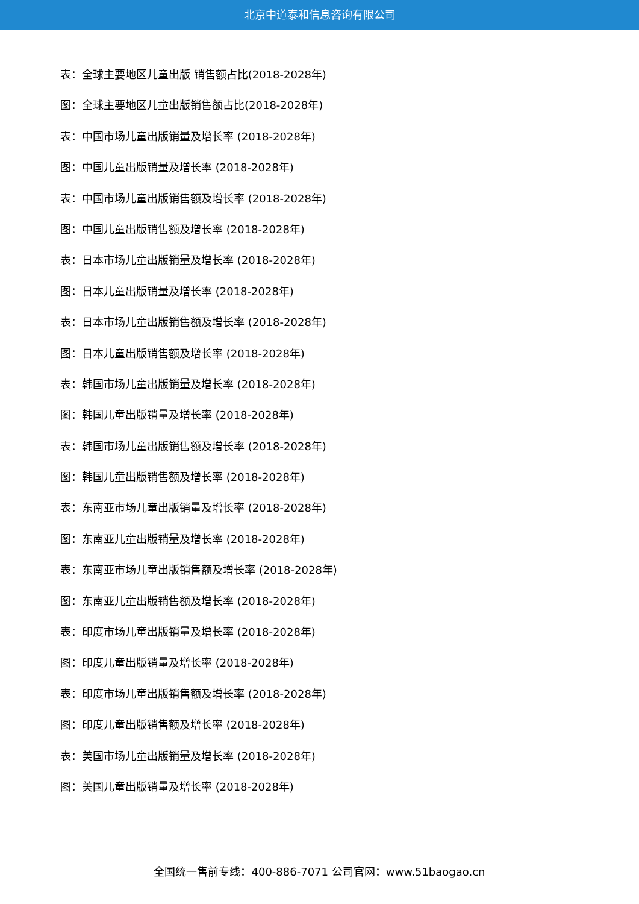北京中道泰和信息咨询有限公司
表：全球主要地区儿童出版 销售额占比(2018-2028年)
图：全球主要地区儿童出版销售额占比(2018-2028年)
表：中国市场儿童出版销量及增长率 (2018-2028年)
图：中国儿童出版销量及增长率 (2018-2028年)
表：中国市场儿童出版销售额及增长率 (2018-2028年)
图：中国儿童出版销售额及增长率 (2018-2028年)
表：日本市场儿童出版销量及增长率 (2018-2028年)
图：日本儿童出版销量及增长率 (2018-2028年)
表：日本市场儿童出版销售额及增长率 (2018-2028年)
图：日本儿童出版销售额及增长率 (2018-2028年)
表：韩国市场儿童出版销量及增长率 (2018-2028年)
图：韩国儿童出版销量及增长率 (2018-2028年)
表：韩国市场儿童出版销售额及增长率 (2018-2028年)
图：韩国儿童出版销售额及增长率 (2018-2028年)
表：东南亚市场儿童出版销量及增长率 (2018-2028年)
图：东南亚儿童出版销量及增长率 (2018-2028年)
表：东南亚市场儿童出版销售额及增长率 (2018-2028年)
图：东南亚儿童出版销售额及增长率 (2018-2028年)
表：印度市场儿童出版销量及增长率 (2018-2028年)
图：印度儿童出版销量及增长率 (2018-2028年)
表：印度市场儿童出版销售额及增长率 (2018-2028年)
图：印度儿童出版销售额及增长率 (2018-2028年)
表：美国市场儿童出版销量及增长率 (2018-2028年)
图：美国儿童出版销量及增长率 (2018-2028年)
全国统一售前专线：400-886-7071 公司官网：www.51baogao.cn